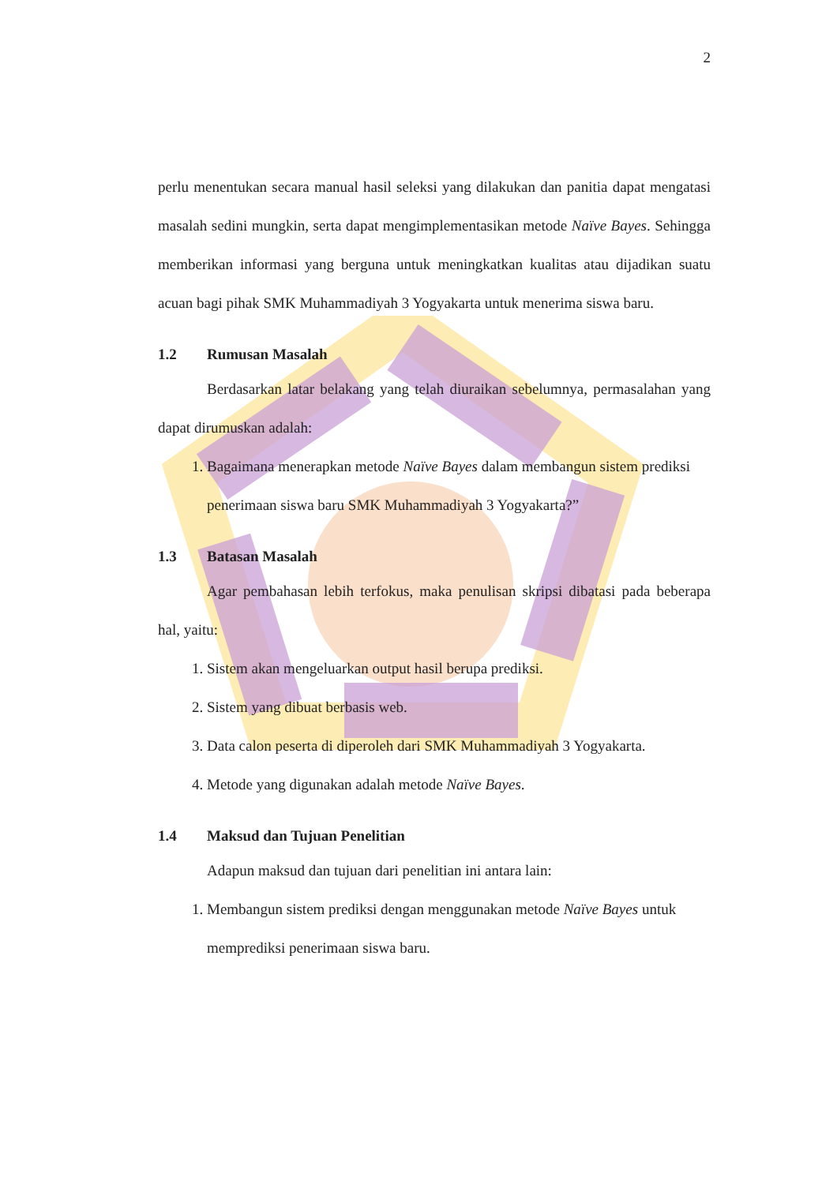2
perlu menentukan secara manual hasil seleksi yang dilakukan dan panitia dapat mengatasi masalah sedini mungkin, serta dapat mengimplementasikan metode Naïve Bayes. Sehingga memberikan informasi yang berguna untuk meningkatkan kualitas atau dijadikan suatu acuan bagi pihak SMK Muhammadiyah 3 Yogyakarta untuk menerima siswa baru.
1.2 Rumusan Masalah
Berdasarkan latar belakang yang telah diuraikan sebelumnya, permasalahan yang dapat dirumuskan adalah:
1. Bagaimana menerapkan metode Naïve Bayes dalam membangun sistem prediksi penerimaan siswa baru SMK Muhammadiyah 3 Yogyakarta?”
1.3 Batasan Masalah
Agar pembahasan lebih terfokus, maka penulisan skripsi dibatasi pada beberapa hal, yaitu:
1. Sistem akan mengeluarkan output hasil berupa prediksi.
2. Sistem yang dibuat berbasis web.
3. Data calon peserta di diperoleh dari SMK Muhammadiyah 3 Yogyakarta.
4. Metode yang digunakan adalah metode Naïve Bayes.
1.4 Maksud dan Tujuan Penelitian
Adapun maksud dan tujuan dari penelitian ini antara lain:
1. Membangun sistem prediksi dengan menggunakan metode Naïve Bayes untuk memprediksi penerimaan siswa baru.